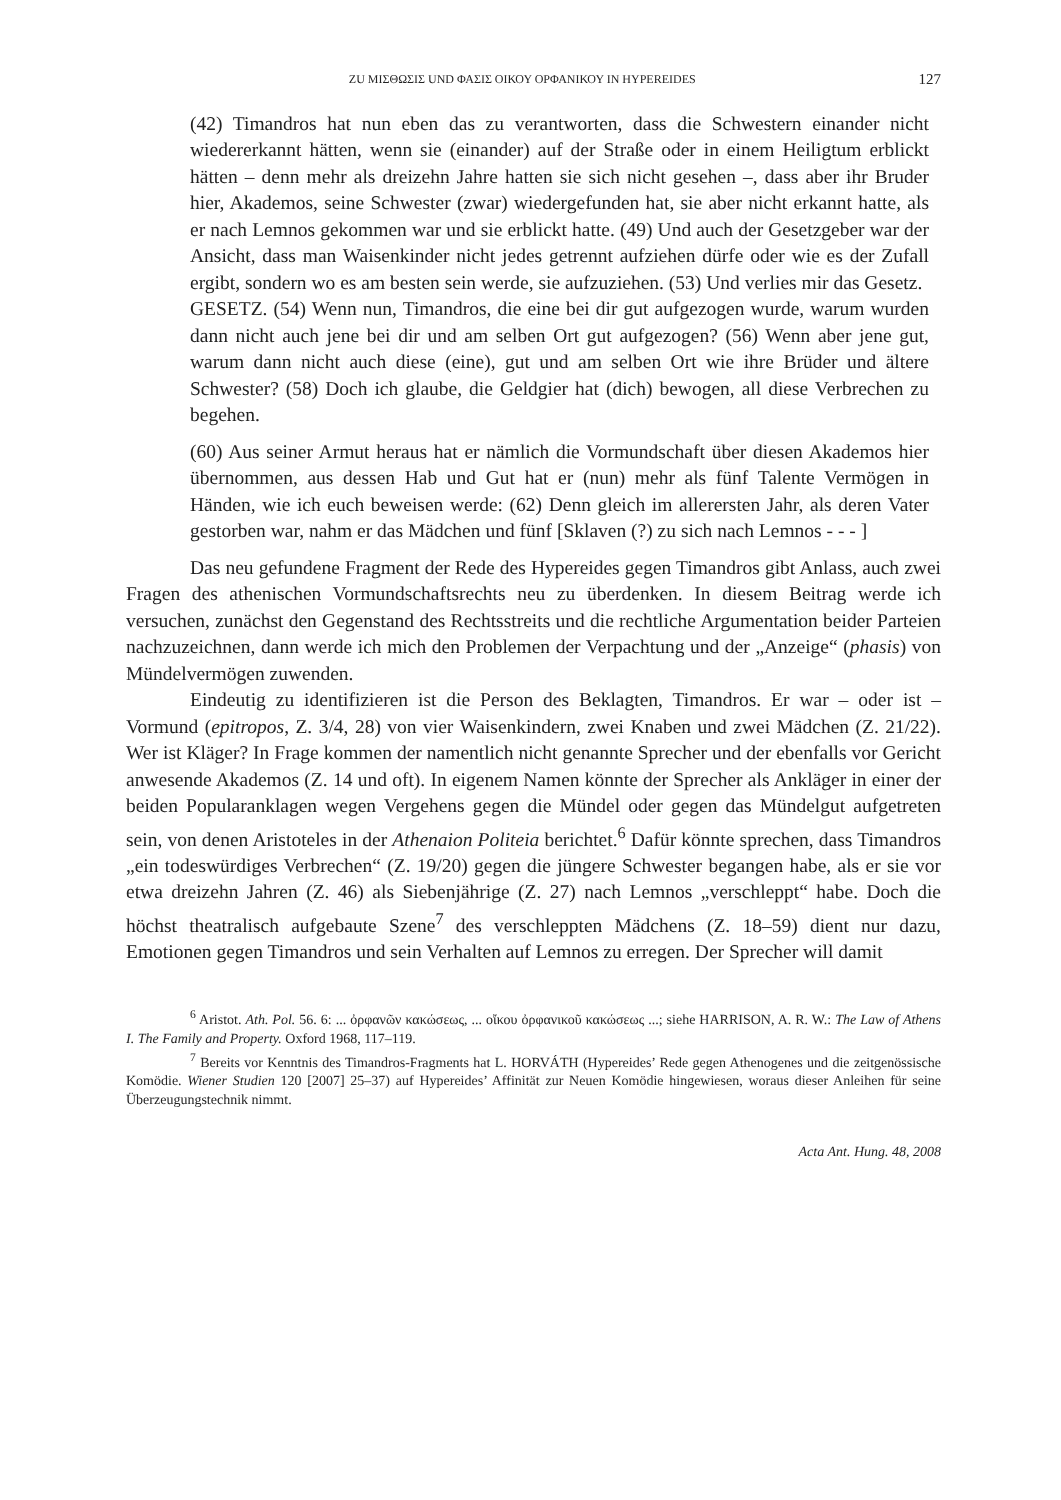ZU ΜΙΣΘΩΣΙΣ UND ΦΑΣΙΣ ΟΙΚΟΥ ΟΡΦΑΝΙΚΟΥ IN HYPEREIDES 127
(42) Timandros hat nun eben das zu verantworten, dass die Schwestern einander nicht wiedererkannt hätten, wenn sie (einander) auf der Straße oder in einem Heiligtum erblickt hätten – denn mehr als dreizehn Jahre hatten sie sich nicht gesehen –, dass aber ihr Bruder hier, Akademos, seine Schwester (zwar) wiedergefunden hat, sie aber nicht erkannt hatte, als er nach Lemnos gekommen war und sie erblickt hatte. (49) Und auch der Gesetzgeber war der Ansicht, dass man Waisenkinder nicht jedes getrennt aufziehen dürfe oder wie es der Zufall ergibt, sondern wo es am besten sein werde, sie aufzuziehen. (53) Und verlies mir das Gesetz.
GESETZ. (54) Wenn nun, Timandros, die eine bei dir gut aufgezogen wurde, warum wurden dann nicht auch jene bei dir und am selben Ort gut aufgezogen? (56) Wenn aber jene gut, warum dann nicht auch diese (eine), gut und am selben Ort wie ihre Brüder und ältere Schwester? (58) Doch ich glaube, die Geldgier hat (dich) bewogen, all diese Verbrechen zu begehen.
(60) Aus seiner Armut heraus hat er nämlich die Vormundschaft über diesen Akademos hier übernommen, aus dessen Hab und Gut hat er (nun) mehr als fünf Talente Vermögen in Händen, wie ich euch beweisen werde: (62) Denn gleich im allerersten Jahr, als deren Vater gestorben war, nahm er das Mädchen und fünf [Sklaven (?) zu sich nach Lemnos - - - ]
Das neu gefundene Fragment der Rede des Hypereides gegen Timandros gibt Anlass, auch zwei Fragen des athenischen Vormundschaftsrechts neu zu überdenken. In diesem Beitrag werde ich versuchen, zunächst den Gegenstand des Rechtsstreits und die rechtliche Argumentation beider Parteien nachzuzeichnen, dann werde ich mich den Problemen der Verpachtung und der „Anzeige“ (phasis) von Mündelvermögen zuwenden.
Eindeutig zu identifizieren ist die Person des Beklagten, Timandros. Er war – oder ist – Vormund (epitropos, Z. 3/4, 28) von vier Waisenkindern, zwei Knaben und zwei Mädchen (Z. 21/22). Wer ist Kläger? In Frage kommen der namentlich nicht genannte Sprecher und der ebenfalls vor Gericht anwesende Akademos (Z. 14 und oft). In eigenem Namen könnte der Sprecher als Ankläger in einer der beiden Popularanklagen wegen Vergehens gegen die Mündel oder gegen das Mündelgut aufgetreten sein, von denen Aristoteles in der Athenaion Politeia berichtet.<sup>6</sup> Dafür könnte sprechen, dass Timandros „ein todeswürdiges Verbrechen“ (Z. 19/20) gegen die jüngere Schwester begangen habe, als er sie vor etwa dreizehn Jahren (Z. 46) als Siebenjährige (Z. 27) nach Lemnos „verschleppt“ habe. Doch die höchst theatralisch aufgebaute Szene<sup>7</sup> des verschleppten Mädchens (Z. 18–59) dient nur dazu, Emotionen gegen Timandros und sein Verhalten auf Lemnos zu erregen. Der Sprecher will damit
<sup>6</sup> Aristot. Ath. Pol. 56. 6: ... ὀρφανῶν κακώσεως, ... οἴκου ὀρφανικοῦ κακώσεως ...; siehe HARRISON, A. R. W.: The Law of Athens I. The Family and Property. Oxford 1968, 117–119.
<sup>7</sup> Bereits vor Kenntnis des Timandros-Fragments hat L. HORVÁTH (Hypereides’ Rede gegen Athenogenes und die zeitgenössische Komödie. Wiener Studien 120 [2007] 25–37) auf Hypereides’ Affinität zur Neuen Komödie hingewiesen, woraus dieser Anleihen für seine Überzeugungstechnik nimmt.
Acta Ant. Hung. 48, 2008